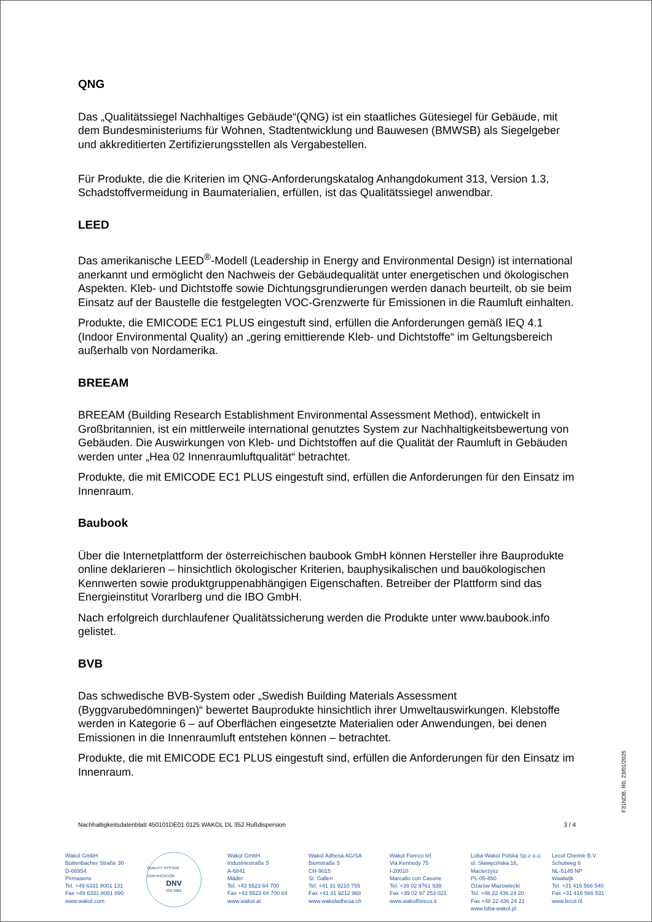QNG
Das „Qualitätssiegel Nachhaltiges Gebäude“(QNG) ist ein staatliches Gütesiegel für Gebäude, mit dem Bundesministeriums für Wohnen, Stadtentwicklung und Bauwesen (BMWSB) als Siegelgeber und akkreditierten Zertifizierungsstellen als Vergabestellen.
Für Produkte, die die Kriterien im QNG-Anforderungskatalog Anhangdokument 313, Version 1.3, Schadstoffvermeidung in Baumaterialien, erfüllen, ist das Qualitätssiegel anwendbar.
LEED
Das amerikanische LEED<sup>®</sup>-Modell (Leadership in Energy and Environmental Design) ist international anerkannt und ermöglicht den Nachweis der Gebäudequalität unter energetischen und ökologischen Aspekten. Kleb- und Dichtstoffe sowie Dichtungsgrundierungen werden danach beurteilt, ob sie beim Einsatz auf der Baustelle die festgelegten VOC-Grenzwerte für Emissionen in die Raumluft einhalten.
Produkte, die EMICODE EC1 PLUS eingestuft sind, erfüllen die Anforderungen gemäß IEQ 4.1 (Indoor Environmental Quality) an „gering emittierende Kleb- und Dichtstoffe“ im Geltungsbereich außerhalb von Nordamerika.
BREEAM
BREEAM (Building Research Establishment Environmental Assessment Method), entwickelt in Großbritannien, ist ein mittlerweile international genutztes System zur Nachhaltigkeitsbewertung von Gebäuden. Die Auswirkungen von Kleb- und Dichtstoffen auf die Qualität der Raumluft in Gebäuden werden unter „Hea 02 Innenraumluftqualität“ betrachtet.
Produkte, die mit EMICODE EC1 PLUS eingestuft sind, erfüllen die Anforderungen für den Einsatz im Innenraum.
Baubook
Über die Internetplattform der österreichischen baubook GmbH können Hersteller ihre Bauprodukte online deklarieren – hinsichtlich ökologischer Kriterien, bauphysikalischen und bauökologischen Kennwerten sowie produktgruppenabhängigen Eigenschaften. Betreiber der Plattform sind das Energieinstitut Vorarlberg und die IBO GmbH.
Nach erfolgreich durchlaufener Qualitätssicherung werden die Produkte unter www.baubook.info gelistet.
BVB
Das schwedische BVB-System oder „Swedish Building Materials Assessment (Byggvarubedömningen)“ bewertet Bauprodukte hinsichtlich ihrer Umweltauswirkungen. Klebstoffe werden in Kategorie 6 – auf Oberflächen eingesetzte Materialien oder Anwendungen, bei denen Emissionen in die Innenraumluft entstehen können – betrachtet.
Produkte, die mit EMICODE EC1 PLUS eingestuft sind, erfüllen die Anforderungen für den Einsatz im Innenraum.
F31NDB, R0, 23/01/2025
Nachhaltigkeitsdatenblatt 450101DE01 0125 WAKOL DL 352 Rußdispersion 3 / 4
Wakol GmbH
Bottenbacher Straße 30
D-66954
Pirmasens
Tel. +49 6331 8001 131
Fax +49 6331 8001 890
www.wakol.com
QUALITY SYSTEM CERTIFICATION
DNV
ISO 9001
Wakol GmbH
Industriestraße 5
A-6841
Mäder
Tel. +43 5523 64 700
Fax +43 5523 64 700 64
www.wakol.at
Wakol Adhesa AG/SA
Bionstraße 5
CH-9015
St. Gallen
Tel. +41 31 9210 755
Fax +41 31 9212 968
www.wakoladhesa.ch
Wakol Foreco srl
Via Kennedy 75
I-20010
Marcallo con Casone
Tel. +39 02 9761 939
Fax +39 02 97 253 021
www.wakolforeco.it
Loba-Wakol Polska Sp.z o.o.
ul. Sławęcińska 16, Macierzysz
PL-05-850
Ożarów Mazowiecki
Tel. +48 22 436 24 20
Fax +48 22 436 24 21
www.loba-wakol.pl
Lecol Chemie B.V.
Schutweg 6
NL-5145 NP
Waalwijk
Tel. +31 416 566 540
Fax +31 416 566 531
www.lecol.nl